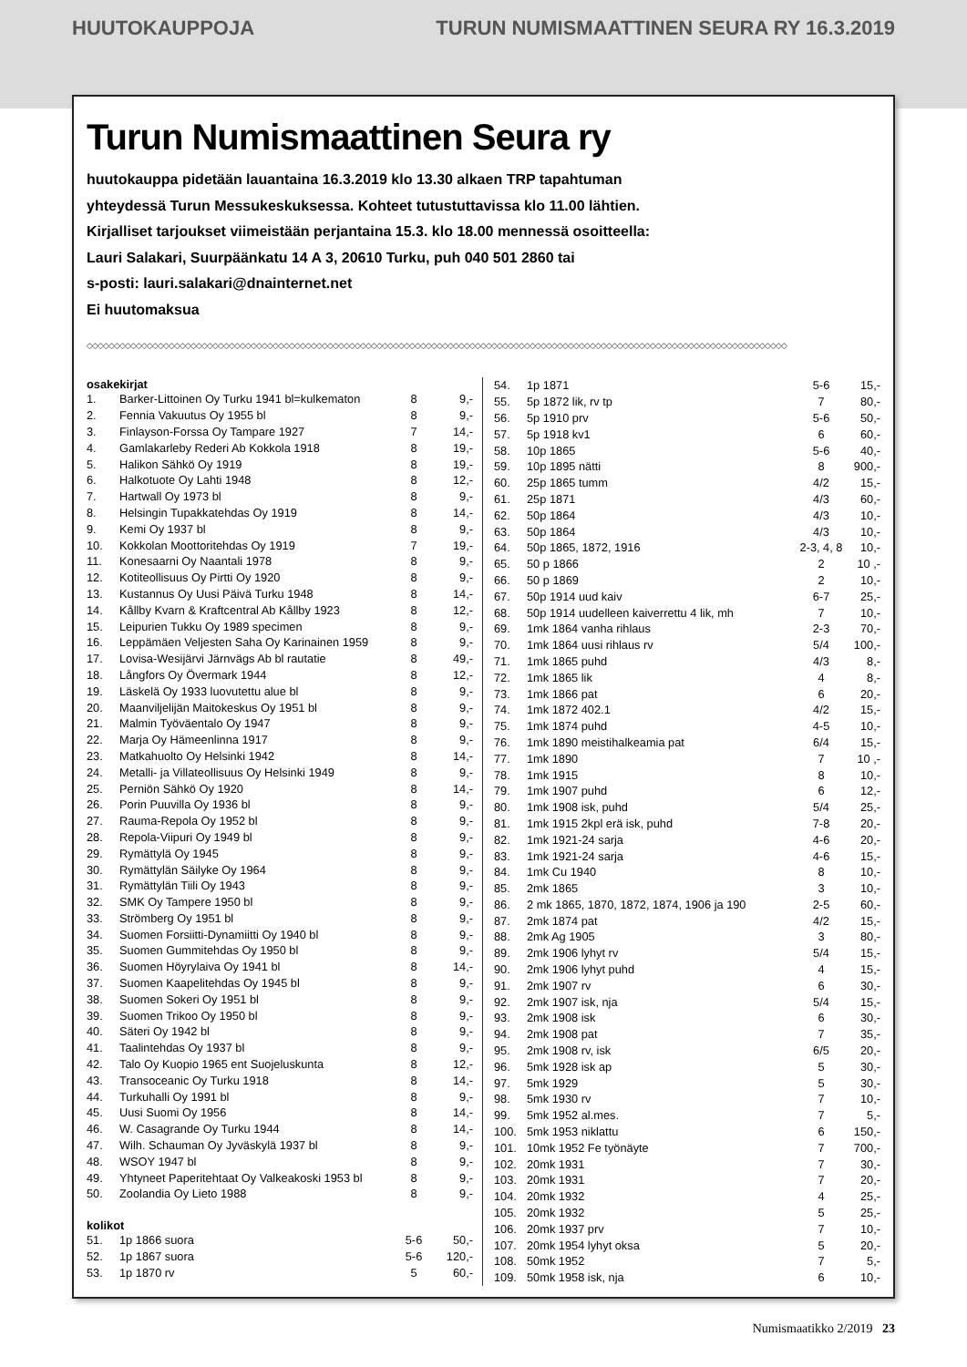HUUTOKAUPPOJA TURUN NUMISMAATTINEN SEURA RY 16.3.2019
Turun Numismaattinen Seura ry
huutokauppa pidetään lauantaina 16.3.2019 klo 13.30 alkaen TRP tapahtuman
yhteydessä Turun Messukeskuksessa. Kohteet tutustuttavissa klo 11.00 lähtien.
Kirjalliset tarjoukset viimeistään perjantaina 15.3. klo 18.00 mennessä osoitteella:
Lauri Salakari, Suurpäänkatu 14 A 3, 20610 Turku, puh 040 501 2860 tai
s-posti: lauri.salakari@dnainternet.net
Ei huutomaksua
◇◇◇◇◇◇◇◇◇◇◇◇◇◇◇◇◇◇◇◇◇◇◇◇◇◇◇◇◇◇◇◇◇◇◇◇◇◇◇◇◇◇◇◇◇◇◇◇◇◇◇◇◇◇◇◇◇◇◇◇◇◇◇◇◇◇◇◇◇◇◇◇◇◇◇◇◇◇◇◇◇◇◇◇◇◇◇◇◇◇◇◇◇◇◇◇◇◇◇◇◇◇◇◇◇◇◇◇◇◇◇◇◇◇◇◇◇◇◇◇◇◇◇◇◇◇◇◇
| osakekirjat | | | |
| --- | --- | --- | --- |
| 1. | Barker-Littoinen Oy Turku 1941 bl=kulkematon | 8 | 9,- |
| 2. | Fennia Vakuutus Oy 1955 bl | 8 | 9,- |
| 3. | Finlayson-Forssa Oy Tampare 1927 | 7 | 14,- |
| 4. | Gamlakarleby Rederi Ab Kokkola 1918 | 8 | 19,- |
| 5. | Halikon Sähkö Oy 1919 | 8 | 19,- |
| 6. | Halkotuote Oy Lahti 1948 | 8 | 12,- |
| 7. | Hartwall Oy 1973 bl | 8 | 9,- |
| 8. | Helsingin Tupakkatehdas Oy 1919 | 8 | 14,- |
| 9. | Kemi Oy 1937 bl | 8 | 9,- |
| 10. | Kokkolan Moottoritehdas Oy 1919 | 7 | 19,- |
| 11. | Konesaarni Oy Naantali 1978 | 8 | 9,- |
| 12. | Kotiteollisuus Oy Pirtti Oy 1920 | 8 | 9,- |
| 13. | Kustannus Oy Uusi Päivä Turku 1948 | 8 | 14,- |
| 14. | Kållby Kvarn & Kraftcentral Ab Kållby 1923 | 8 | 12,- |
| 15. | Leipurien Tukku Oy 1989 specimen | 8 | 9,- |
| 16. | Leppämäen Veljesten Saha Oy Karinainen 1959 | 8 | 9,- |
| 17. | Lovisa-Wesijärvi Järnvägs Ab bl rautatie | 8 | 49,- |
| 18. | Långfors Oy Övermark 1944 | 8 | 12,- |
| 19. | Läskelä Oy 1933 luovutettu alue bl | 8 | 9,- |
| 20. | Maanviljelijän Maitokeskus Oy 1951 bl | 8 | 9,- |
| 21. | Malmin Työväentalo Oy 1947 | 8 | 9,- |
| 22. | Marja Oy Hämeenlinna 1917 | 8 | 9,- |
| 23. | Matkahuolto Oy Helsinki 1942 | 8 | 14,- |
| 24. | Metalli- ja Villateollisuus Oy Helsinki 1949 | 8 | 9,- |
| 25. | Perniön Sähkö Oy 1920 | 8 | 14,- |
| 26. | Porin Puuvilla Oy 1936 bl | 8 | 9,- |
| 27. | Rauma-Repola Oy 1952 bl | 8 | 9,- |
| 28. | Repola-Viipuri Oy 1949 bl | 8 | 9,- |
| 29. | Rymättylä Oy 1945 | 8 | 9,- |
| 30. | Rymättylän Säilyke Oy 1964 | 8 | 9,- |
| 31. | Rymättylän Tiili Oy 1943 | 8 | 9,- |
| 32. | SMK Oy Tampere 1950 bl | 8 | 9,- |
| 33. | Strömberg Oy 1951 bl | 8 | 9,- |
| 34. | Suomen Forsiitti-Dynamiitti Oy 1940 bl | 8 | 9,- |
| 35. | Suomen Gummitehdas Oy 1950 bl | 8 | 9,- |
| 36. | Suomen Höyrylaiva Oy 1941 bl | 8 | 14,- |
| 37. | Suomen Kaapelitehdas Oy 1945 bl | 8 | 9,- |
| 38. | Suomen Sokeri Oy 1951 bl | 8 | 9,- |
| 39. | Suomen Trikoo Oy 1950 bl | 8 | 9,- |
| 40. | Säteri Oy 1942 bl | 8 | 9,- |
| 41. | Taalintehdas Oy 1937 bl | 8 | 9,- |
| 42. | Talo Oy Kuopio 1965 ent Suojeluskunta | 8 | 12,- |
| 43. | Transoceanic Oy Turku 1918 | 8 | 14,- |
| 44. | Turkuhalli Oy 1991 bl | 8 | 9,- |
| 45. | Uusi Suomi Oy 1956 | 8 | 14,- |
| 46. | W. Casagrande Oy Turku 1944 | 8 | 14,- |
| 47. | Wilh. Schauman Oy Jyväskylä 1937 bl | 8 | 9,- |
| 48. | WSOY 1947 bl | 8 | 9,- |
| 49. | Yhtyneet Paperitehtaat Oy Valkeakoski 1953 bl | 8 | 9,- |
| 50. | Zoolandia Oy Lieto 1988 | 8 | 9,- |
| kolikot | | | |
| 51. | 1p 1866 suora | 5-6 | 50,- |
| 52. | 1p 1867 suora | 5-6 | 120,- |
| 53. | 1p 1870 rv | 5 | 60,- |
| 54. | 1p 1871 | 5-6 | 15,- |
| 55. | 5p 1872 lik, rv tp | 7 | 80,- |
| 56. | 5p 1910 prv | 5-6 | 50,- |
| 57. | 5p 1918 kv1 | 6 | 60,- |
| 58. | 10p 1865 | 5-6 | 40,- |
| 59. | 10p 1895 nätti | 8 | 900,- |
| 60. | 25p 1865 tumm | 4/2 | 15,- |
| 61. | 25p 1871 | 4/3 | 60,- |
| 62. | 50p 1864 | 4/3 | 10,- |
| 63. | 50p 1864 | 4/3 | 10,- |
| 64. | 50p 1865, 1872, 1916 | 2-3, 4, 8 | 10,- |
| 65. | 50 p 1866 | 2 | 10 ,- |
| 66. | 50 p 1869 | 2 | 10,- |
| 67. | 50p 1914 uud kaiv | 6-7 | 25,- |
| 68. | 50p 1914 uudelleen kaiverrettu 4 lik, mh | 7 | 10,- |
| 69. | 1mk 1864 vanha rihlaus | 2-3 | 70,- |
| 70. | 1mk 1864 uusi rihlaus rv | 5/4 | 100,- |
| 71. | 1mk 1865 puhd | 4/3 | 8,- |
| 72. | 1mk 1865 lik | 4 | 8,- |
| 73. | 1mk 1866 pat | 6 | 20,- |
| 74. | 1mk 1872 402.1 | 4/2 | 15,- |
| 75. | 1mk 1874 puhd | 4-5 | 10,- |
| 76. | 1mk 1890 meistihalkeamia pat | 6/4 | 15,- |
| 77. | 1mk 1890 | 7 | 10 ,- |
| 78. | 1mk 1915 | 8 | 10,- |
| 79. | 1mk 1907 puhd | 6 | 12,- |
| 80. | 1mk 1908 isk, puhd | 5/4 | 25,- |
| 81. | 1mk 1915 2kpl erä isk, puhd | 7-8 | 20,- |
| 82. | 1mk 1921-24 sarja | 4-6 | 20,- |
| 83. | 1mk 1921-24 sarja | 4-6 | 15,- |
| 84. | 1mk Cu 1940 | 8 | 10,- |
| 85. | 2mk 1865 | 3 | 10,- |
| 86. | 2 mk 1865, 1870, 1872, 1874, 1906 ja 190 | 2-5 | 60,- |
| 87. | 2mk 1874 pat | 4/2 | 15,- |
| 88. | 2mk Ag 1905 | 3 | 80,- |
| 89. | 2mk 1906 lyhyt rv | 5/4 | 15,- |
| 90. | 2mk 1906 lyhyt puhd | 4 | 15,- |
| 91. | 2mk 1907 rv | 6 | 30,- |
| 92. | 2mk 1907 isk, nja | 5/4 | 15,- |
| 93. | 2mk 1908 isk | 6 | 30,- |
| 94. | 2mk 1908 pat | 7 | 35,- |
| 95. | 2mk 1908 rv, isk | 6/5 | 20,- |
| 96. | 5mk 1928 isk ap | 5 | 30,- |
| 97. | 5mk 1929 | 5 | 30,- |
| 98. | 5mk 1930 rv | 7 | 10,- |
| 99. | 5mk 1952 al.mes. | 7 | 5,- |
| 100. | 5mk 1953 niklattu | 6 | 150,- |
| 101. | 10mk 1952 Fe työnäyte | 7 | 700,- |
| 102. | 20mk 1931 | 7 | 30,- |
| 103. | 20mk 1931 | 7 | 20,- |
| 104. | 20mk 1932 | 4 | 25,- |
| 105. | 20mk 1932 | 5 | 25,- |
| 106. | 20mk 1937 prv | 7 | 10,- |
| 107. | 20mk 1954 lyhyt oksa | 5 | 20,- |
| 108. | 50mk 1952 | 7 | 5,- |
| 109. | 50mk 1958 isk, nja | 6 | 10,- |
Numismaatikko 2/2019 23